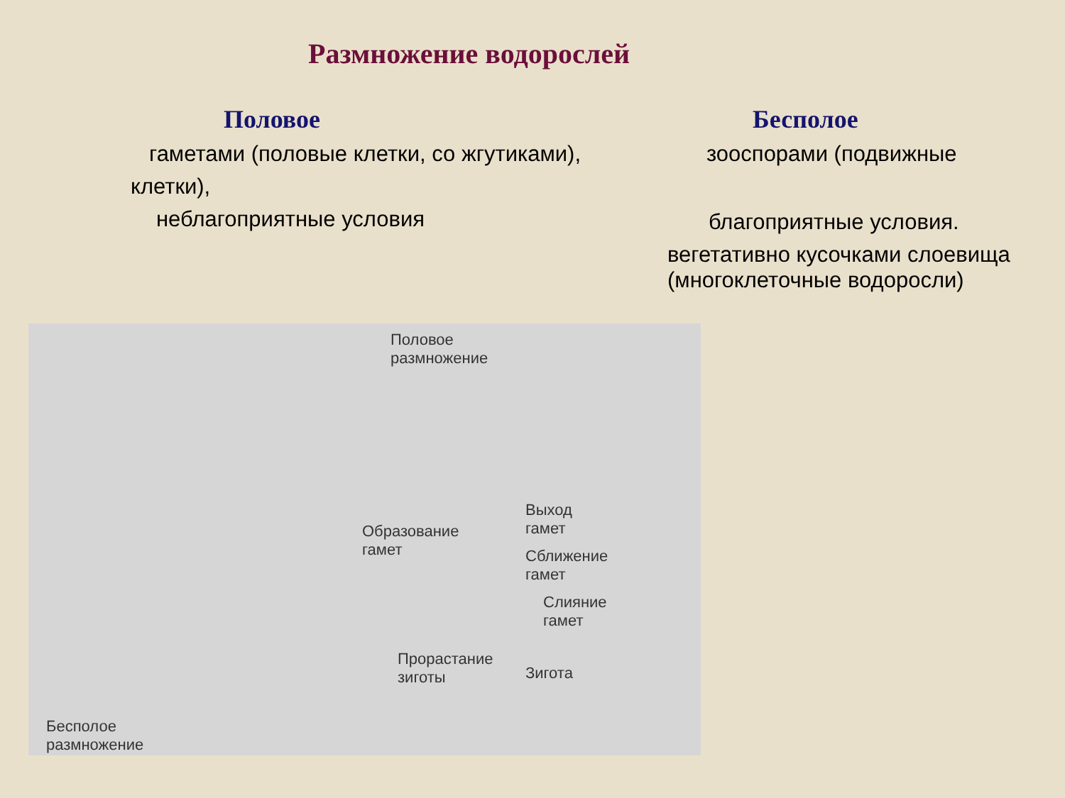Размножение водорослей
Половое
гаметами (половые клетки, со жгутиками),
клетки),
неблагоприятные условия
Бесполое
зооспорами (подвижные
благоприятные условия.
вегетативно кусочками слоевища
(многоклеточные водоросли)
Половое
размножение
Образование
гамет
Выход
гамет
Сближение
гамет
Слияние
гамет
Прорастание
зиготы Зигота
Бесполое
размножение